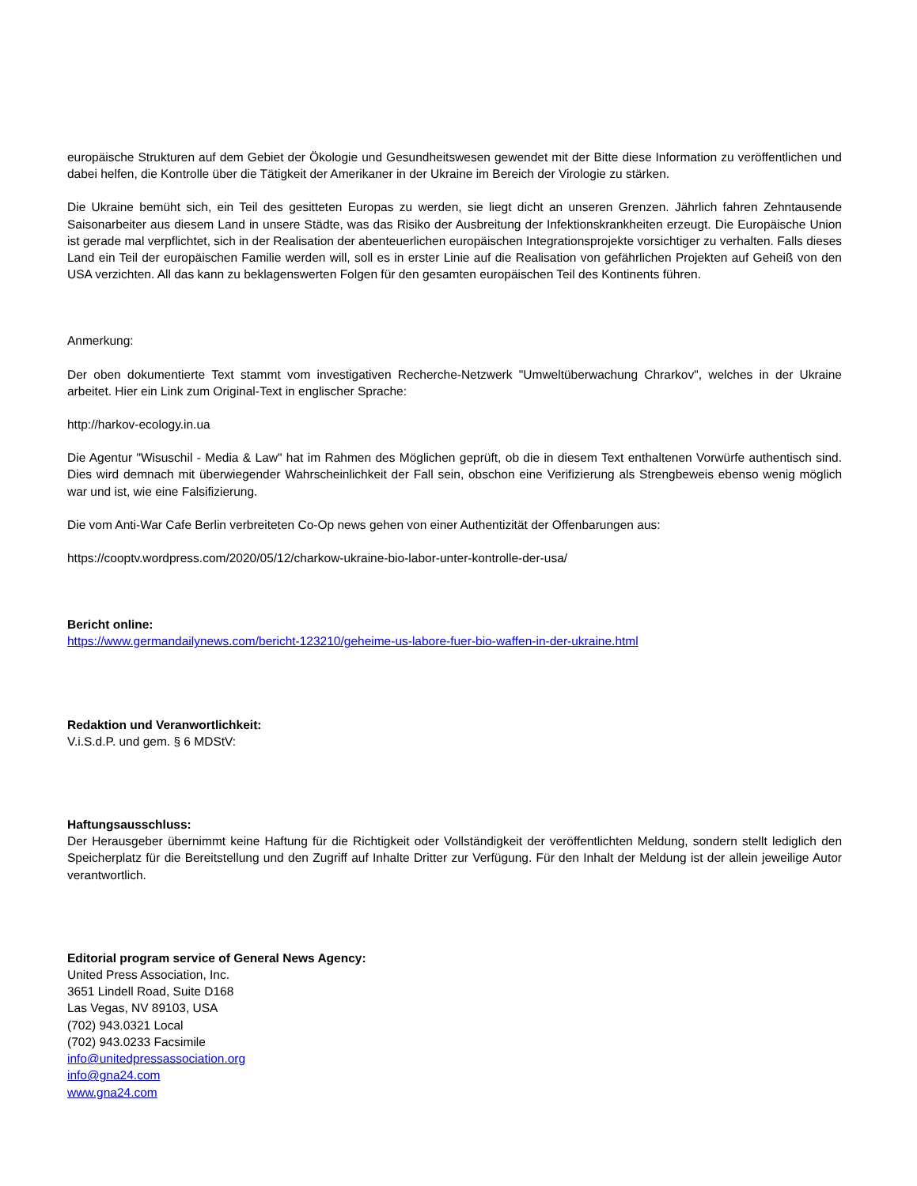europäische Strukturen auf dem Gebiet der Ökologie und Gesundheitswesen gewendet mit der Bitte diese Information zu veröffentlichen und dabei helfen, die Kontrolle über die Tätigkeit der Amerikaner in der Ukraine im Bereich der Virologie zu stärken.
Die Ukraine bemüht sich, ein Teil des gesitteten Europas zu werden, sie liegt dicht an unseren Grenzen. Jährlich fahren Zehntausende Saisonarbeiter aus diesem Land in unsere Städte, was das Risiko der Ausbreitung der Infektionskrankheiten erzeugt. Die Europäische Union ist gerade mal verpflichtet, sich in der Realisation der abenteuerlichen europäischen Integrationsprojekte vorsichtiger zu verhalten. Falls dieses Land ein Teil der europäischen Familie werden will, soll es in erster Linie auf die Realisation von gefährlichen Projekten auf Geheiß von den USA verzichten. All das kann zu beklagenswerten Folgen für den gesamten europäischen Teil des Kontinents führen.
Anmerkung:
Der oben dokumentierte Text stammt vom investigativen Recherche-Netzwerk "Umweltüberwachung Chrarkov", welches in der Ukraine arbeitet. Hier ein Link zum Original-Text in englischer Sprache:
http://harkov-ecology.in.ua
Die Agentur "Wisuschil - Media & Law" hat im Rahmen des Möglichen geprüft, ob die in diesem Text enthaltenen Vorwürfe authentisch sind. Dies wird demnach mit überwiegender Wahrscheinlichkeit der Fall sein, obschon eine Verifizierung als Strengbeweis ebenso wenig möglich war und ist, wie eine Falsifizierung.
Die vom Anti-War Cafe Berlin verbreiteten Co-Op news gehen von einer Authentizität der Offenbarungen aus:
https://cooptv.wordpress.com/2020/05/12/charkow-ukraine-bio-labor-unter-kontrolle-der-usa/
Bericht online:
https://www.germandailynews.com/bericht-123210/geheime-us-labore-fuer-bio-waffen-in-der-ukraine.html
Redaktion und Veranwortlichkeit:
V.i.S.d.P. und gem. § 6 MDStV:
Haftungsausschluss:
Der Herausgeber übernimmt keine Haftung für die Richtigkeit oder Vollständigkeit der veröffentlichten Meldung, sondern stellt lediglich den Speicherplatz für die Bereitstellung und den Zugriff auf Inhalte Dritter zur Verfügung. Für den Inhalt der Meldung ist der allein jeweilige Autor verantwortlich.
Editorial program service of General News Agency:
United Press Association, Inc.
3651 Lindell Road, Suite D168
Las Vegas, NV 89103, USA
(702) 943.0321 Local
(702) 943.0233 Facsimile
info@unitedpressassociation.org
info@gna24.com
www.gna24.com